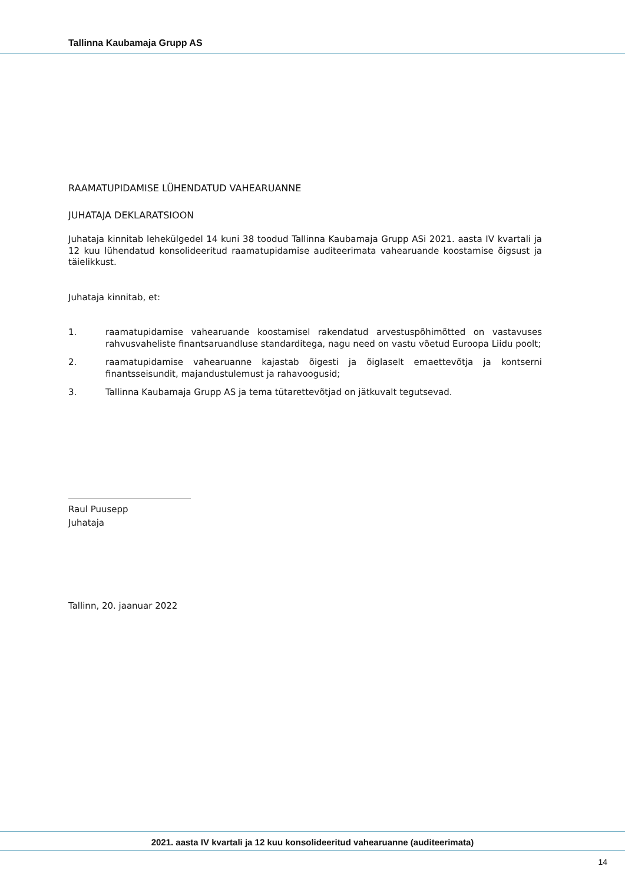Tallinna Kaubamaja Grupp AS
RAAMATUPIDAMISE LÜHENDATUD VAHEARUANNE
JUHATAJA DEKLARATSIOON
Juhataja kinnitab lehekülgedel 14 kuni 38 toodud Tallinna Kaubamaja Grupp ASi 2021. aasta IV kvartali ja 12 kuu lühendatud konsolideeritud raamatupidamise auditeerimata vahearuande koostamise õigsust ja täielikkust.
Juhataja kinnitab, et:
1. raamatupidamise vahearuande koostamisel rakendatud arvestuspõhimõtted on vastavuses rahvusvaheliste finantsaruandluse standarditega, nagu need on vastu võetud Euroopa Liidu poolt;
2. raamatupidamise vahearuanne kajastab õigesti ja õiglaselt emaettevõtja ja kontserni finantsseisundit, majandustulemust ja rahavoogusid;
3. Tallinna Kaubamaja Grupp AS ja tema tütarettevõtjad on jätkuvalt tegutsevad.
Raul Puusepp
Juhataja
Tallinn, 20. jaanuar 2022
2021. aasta IV kvartali ja 12 kuu konsolideeritud vahearuanne (auditeerimata)
14